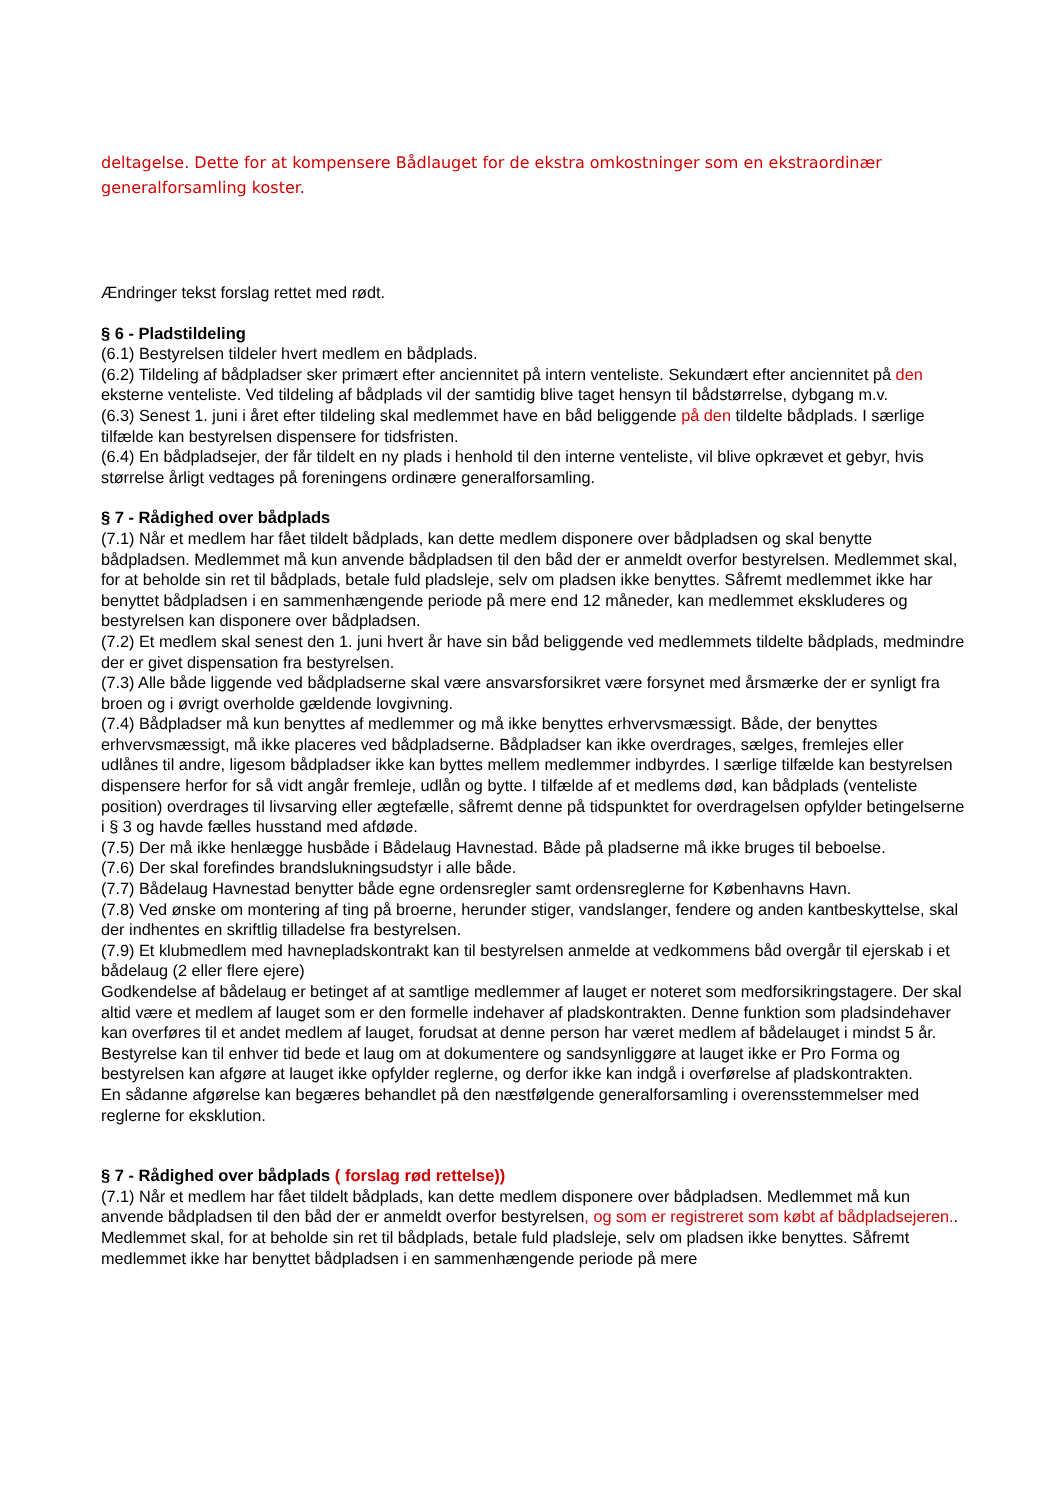deltagelse. Dette for at kompensere Bådlauget for de ekstra omkostninger som en ekstraordinær generalforsamling koster.
Ændringer tekst forslag rettet med rødt.
§ 6 - Pladstildeling
(6.1) Bestyrelsen tildeler hvert medlem en bådplads.
(6.2) Tildeling af bådpladser sker primært efter anciennitet på intern venteliste. Sekundært efter anciennitet på den eksterne venteliste. Ved tildeling af bådplads vil der samtidig blive taget hensyn til bådstørrelse, dybgang m.v.
(6.3) Senest 1. juni i året efter tildeling skal medlemmet have en båd beliggende på den tildelte bådplads. I særlige tilfælde kan bestyrelsen dispensere for tidsfristen.
(6.4) En bådpladsejer, der får tildelt en ny plads i henhold til den interne venteliste, vil blive opkrævet et gebyr, hvis størrelse årligt vedtages på foreningens ordinære generalforsamling.
§ 7 - Rådighed over bådplads
(7.1) Når et medlem har fået tildelt bådplads, kan dette medlem disponere over bådpladsen og skal benytte bådpladsen. Medlemmet må kun anvende bådpladsen til den båd der er anmeldt overfor bestyrelsen. Medlemmet skal, for at beholde sin ret til bådplads, betale fuld pladsleje, selv om pladsen ikke benyttes. Såfremt medlemmet ikke har benyttet bådpladsen i en sammenhængende periode på mere end 12 måneder, kan medlemmet ekskluderes og bestyrelsen kan disponere over bådpladsen.
(7.2) Et medlem skal senest den 1. juni hvert år have sin båd beliggende ved medlemmets tildelte bådplads, medmindre der er givet dispensation fra bestyrelsen.
(7.3) Alle både liggende ved bådpladserne skal være ansvarsforsikret være forsynet med årsmærke der er synligt fra broen og i øvrigt overholde gældende lovgivning.
(7.4) Bådpladser må kun benyttes af medlemmer og må ikke benyttes erhvervsmæssigt. Både, der benyttes erhvervsmæssigt, må ikke placeres ved bådpladserne. Bådpladser kan ikke overdrages, sælges, fremlejes eller udlånes til andre, ligesom bådpladser ikke kan byttes mellem medlemmer indbyrdes. I særlige tilfælde kan bestyrelsen dispensere herfor for så vidt angår fremleje, udlån og bytte. I tilfælde af et medlems død, kan bådplads (venteliste position) overdrages til livsarving eller ægtefælle, såfremt denne på tidspunktet for overdragelsen opfylder betingelserne i § 3 og havde fælles husstand med afdøde.
(7.5) Der må ikke henlægge husbåde i Bådelaug Havnestad. Både på pladserne må ikke bruges til beboelse.
(7.6) Der skal forefindes brandslukningsudstyr i alle både.
(7.7) Bådelaug Havnestad benytter både egne ordensregler samt ordensreglerne for Københavns Havn.
(7.8) Ved ønske om montering af ting på broerne, herunder stiger, vandslanger, fendere og anden kantbeskyttelse, skal der indhentes en skriftlig tilladelse fra bestyrelsen.
(7.9) Et klubmedlem med havnepladskontrakt kan til bestyrelsen anmelde at vedkommens båd overgår til ejerskab i et bådelaug (2 eller flere ejere)
Godkendelse af bådelaug er betinget af at samtlige medlemmer af lauget er noteret som medforsikringstagere. Der skal altid være et medlem af lauget som er den formelle indehaver af pladskontrakten. Denne funktion som pladsindehaver kan overføres til et andet medlem af lauget, forudsat at denne person har været medlem af bådelauget i mindst 5 år.
Bestyrelse kan til enhver tid bede et laug om at dokumentere og sandsynliggøre at lauget ikke er Pro Forma og bestyrelsen kan afgøre at lauget ikke opfylder reglerne, og derfor ikke kan indgå i overførelse af pladskontrakten.
En sådanne afgørelse kan begæres behandlet på den næstfølgende generalforsamling i overensstemmelser med reglerne for eksklution.
§ 7 - Rådighed over bådplads ( forslag rød rettelse))
(7.1) Når et medlem har fået tildelt bådplads, kan dette medlem disponere over bådpladsen. Medlemmet må kun anvende bådpladsen til den båd der er anmeldt overfor bestyrelsen, og som er registreret som købt af bådpladsejeren.. Medlemmet skal, for at beholde sin ret til bådplads, betale fuld pladsleje, selv om pladsen ikke benyttes. Såfremt medlemmet ikke har benyttet bådpladsen i en sammenhængende periode på mere